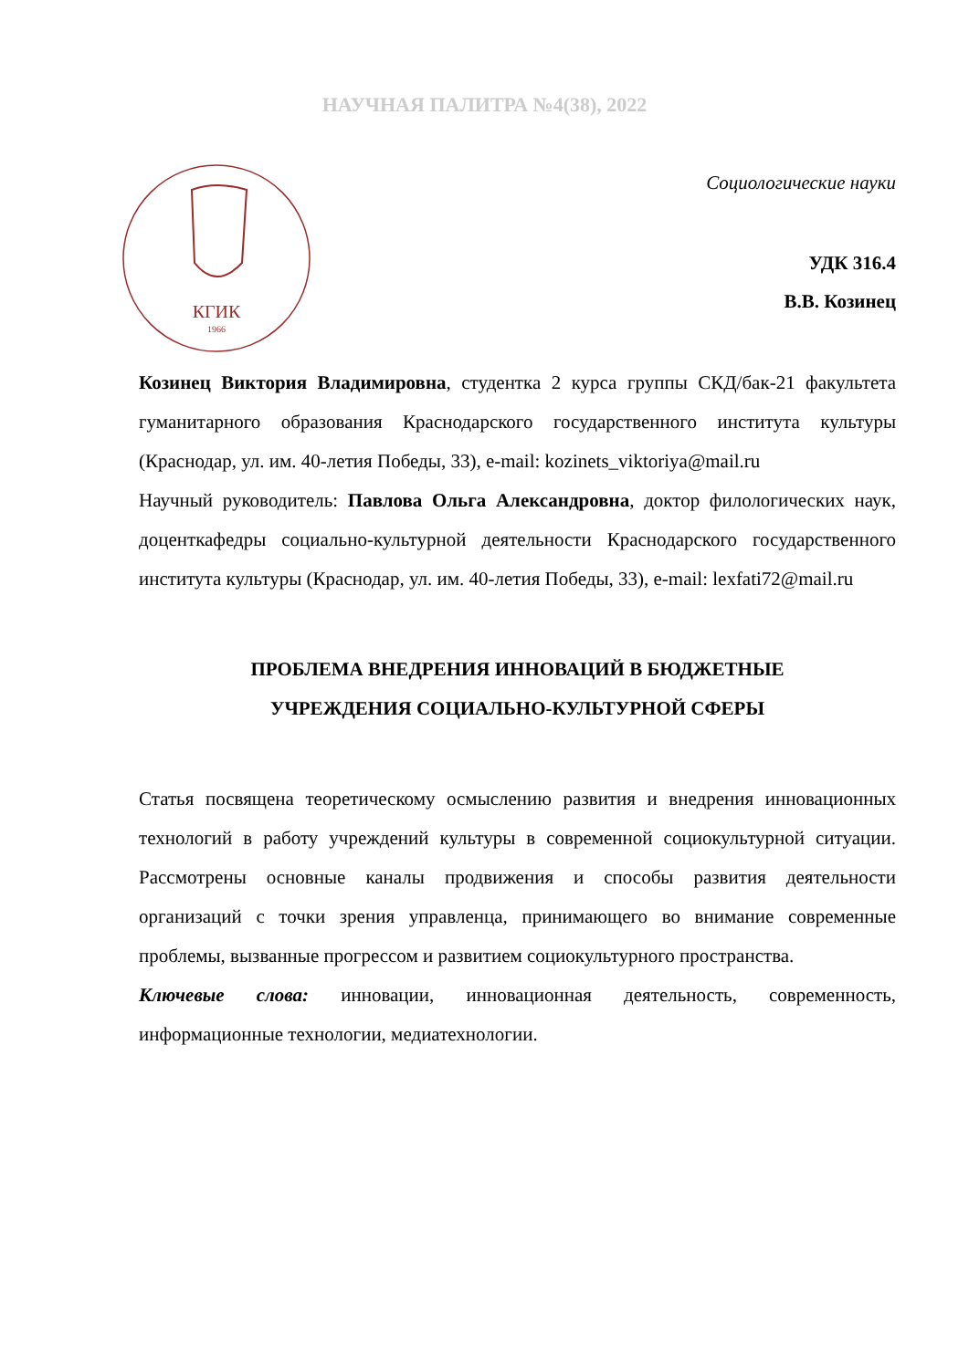НАУЧНАЯ ПАЛИТРА №4(38), 2022
КГИК
1966
Социологические науки
УДК 316.4
В.В. Козинец
Козинец Виктория Владимировна, студентка 2 курса группы СКД/бак-21 факультета гуманитарного образования Краснодарского государственного института культуры (Краснодар, ул. им. 40-летия Победы, 33), e-mail: kozinets_viktoriya@mail.ru
Научный руководитель: Павлова Ольга Александровна, доктор филологических наук, доценткафедры социально-культурной деятельности Краснодарского государственного института культуры (Краснодар, ул. им. 40-летия Победы, 33), e-mail: lexfati72@mail.ru
ПРОБЛЕМА ВНЕДРЕНИЯ ИННОВАЦИЙ В БЮДЖЕТНЫЕ
УЧРЕЖДЕНИЯ СОЦИАЛЬНО-КУЛЬТУРНОЙ СФЕРЫ
Статья посвящена теоретическому осмыслению развития и внедрения инновационных технологий в работу учреждений культуры в современной социокультурной ситуации. Рассмотрены основные каналы продвижения и способы развития деятельности организаций с точки зрения управленца, принимающего во внимание современные проблемы, вызванные прогрессом и развитием социокультурного пространства.
Ключевые слова: инновации, инновационная деятельность, современность, информационные технологии, медиатехнологии.